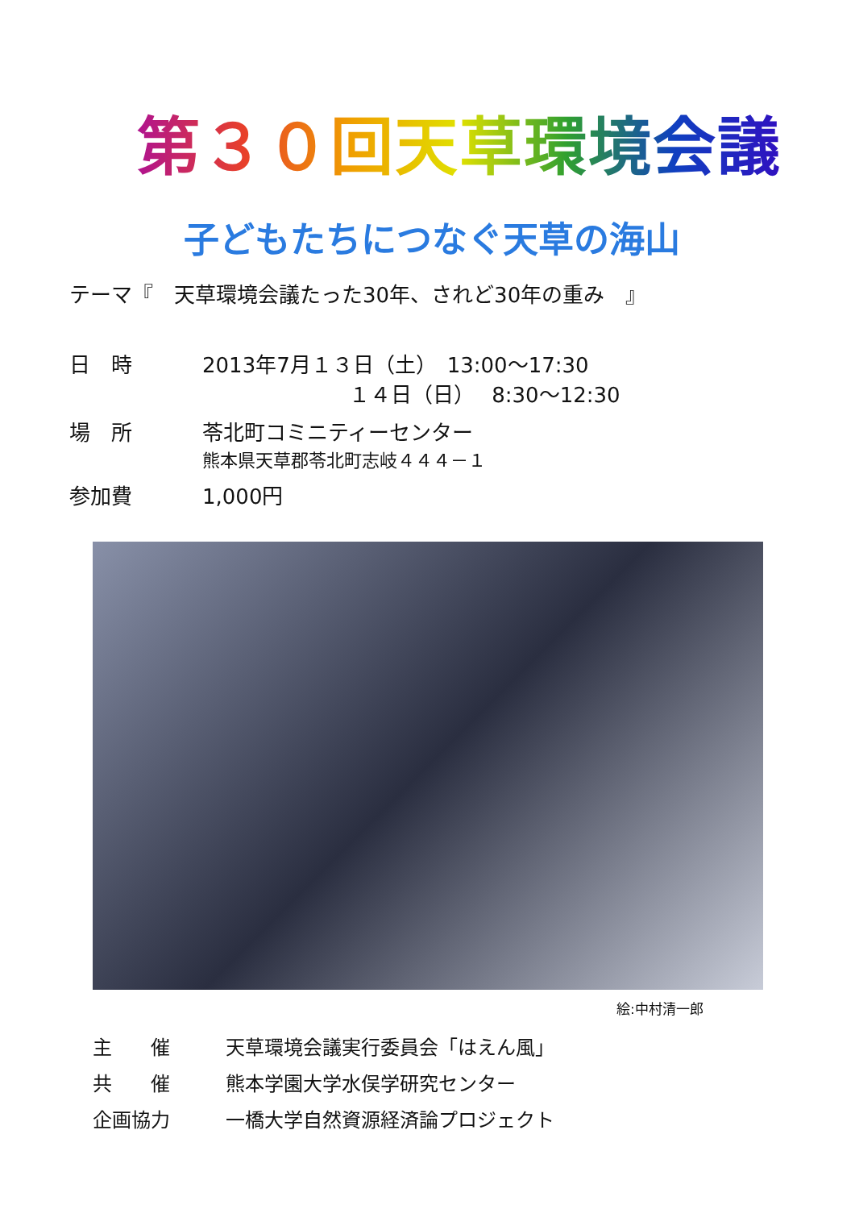第３０回天草環境会議
子どもたちにつなぐ天草の海山
テーマ『　天草環境会議たった30年、されど30年の重み　』
日　時 2013年7月１３日（土）　13:00～17:30
　　　　　　　１４日（日）　 8:30～12:30
場　所 苓北町コミニティーセンター
熊本県天草郡苓北町志岐４４４－１
参加費 1,000円
絵:中村清一郎
主　　催 天草環境会議実行委員会「はえん風」
共　　催 熊本学園大学水俣学研究センター
企画協力 一橋大学自然資源経済論プロジェクト